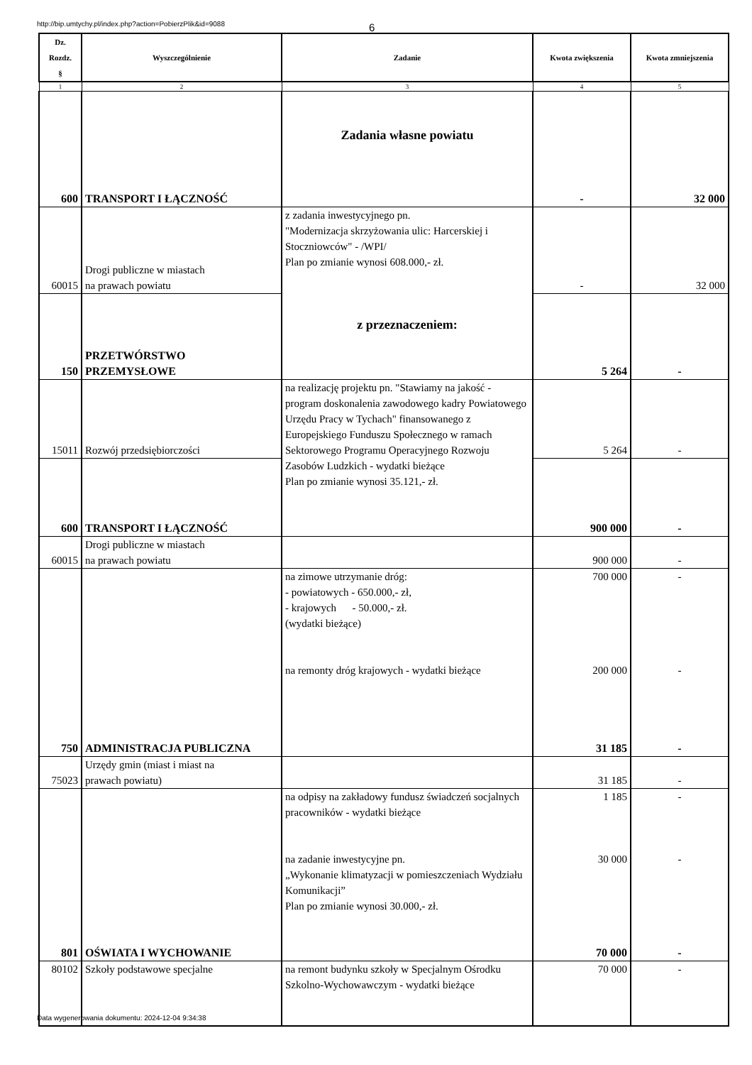http://bip.umtychy.pl/index.php?action=PobierzPlik&id=9088 6
| Dz. Rozdz. § | Wyszczególnienie | Zadanie | Kwota zwiększenia | Kwota zmniejszenia |
| --- | --- | --- | --- | --- |
| 1 | 2 | 3 | 4 | 5 |
| | | Zadania własne powiatu | | |
| 600 | TRANSPORT I ŁĄCZNOŚĆ | | - | 32 000 |
| 60015 | Drogi publiczne w miastach na prawach powiatu | z zadania inwestycyjnego pn. "Modernizacja skrzyżowania ulic: Harcerskiej i Stoczniowców" - /WPI/ Plan po zmianie wynosi 608.000,- zł. z przeznaczeniem: | - | 32 000 |
| 150 | PRZETWÓRSTWO PRZEMYSŁOWE | | 5 264 | - |
| 15011 | Rozwój przedsiębiorczości | na realizację projektu pn. "Stawiamy na jakość - program doskonalenia zawodowego kadry Powiatowego Urzędu Pracy w Tychach" finansowanego z Europejskiego Funduszu Społecznego w ramach Sektorowego Programu Operacyjnego Rozwoju Zasobów Ludzkich - wydatki bieżące Plan po zmianie wynosi 35.121,- zł. | 5 264 | - |
| 600 | TRANSPORT I ŁĄCZNOŚĆ | | 900 000 | - |
| 60015 | Drogi publiczne w miastach na prawach powiatu | | 900 000 | - |
| | | na zimowe utrzymanie dróg: - powiatowych - 650.000,- zł, - krajowych - 50.000,- zł. (wydatki bieżące) na remonty dróg krajowych - wydatki bieżące | 700 000 200 000 | - - |
| 750 | ADMINISTRACJA PUBLICZNA | | 31 185 | - |
| 75023 | Urzędy gmin (miast i miast na prawach powiatu) | | 31 185 | - |
| | | na odpisy na zakładowy fundusz świadczeń socjalnych pracowników - wydatki bieżące na zadanie inwestycyjne pn. „Wykonanie klimatyzacji w pomieszczeniach Wydziału Komunikacji” Plan po zmianie wynosi 30.000,- zł. | 1 185 30 000 | - - |
| 801 | OŚWIATA I WYCHOWANIE | | 70 000 | - |
| 80102 | Szkoły podstawowe specjalne | na remont budynku szkoły w Specjalnym Ośrodku Szkolno-Wychowawczym - wydatki bieżące | 70 000 | - |
Data wygenerowania dokumentu: 2024-12-04 9:34:38